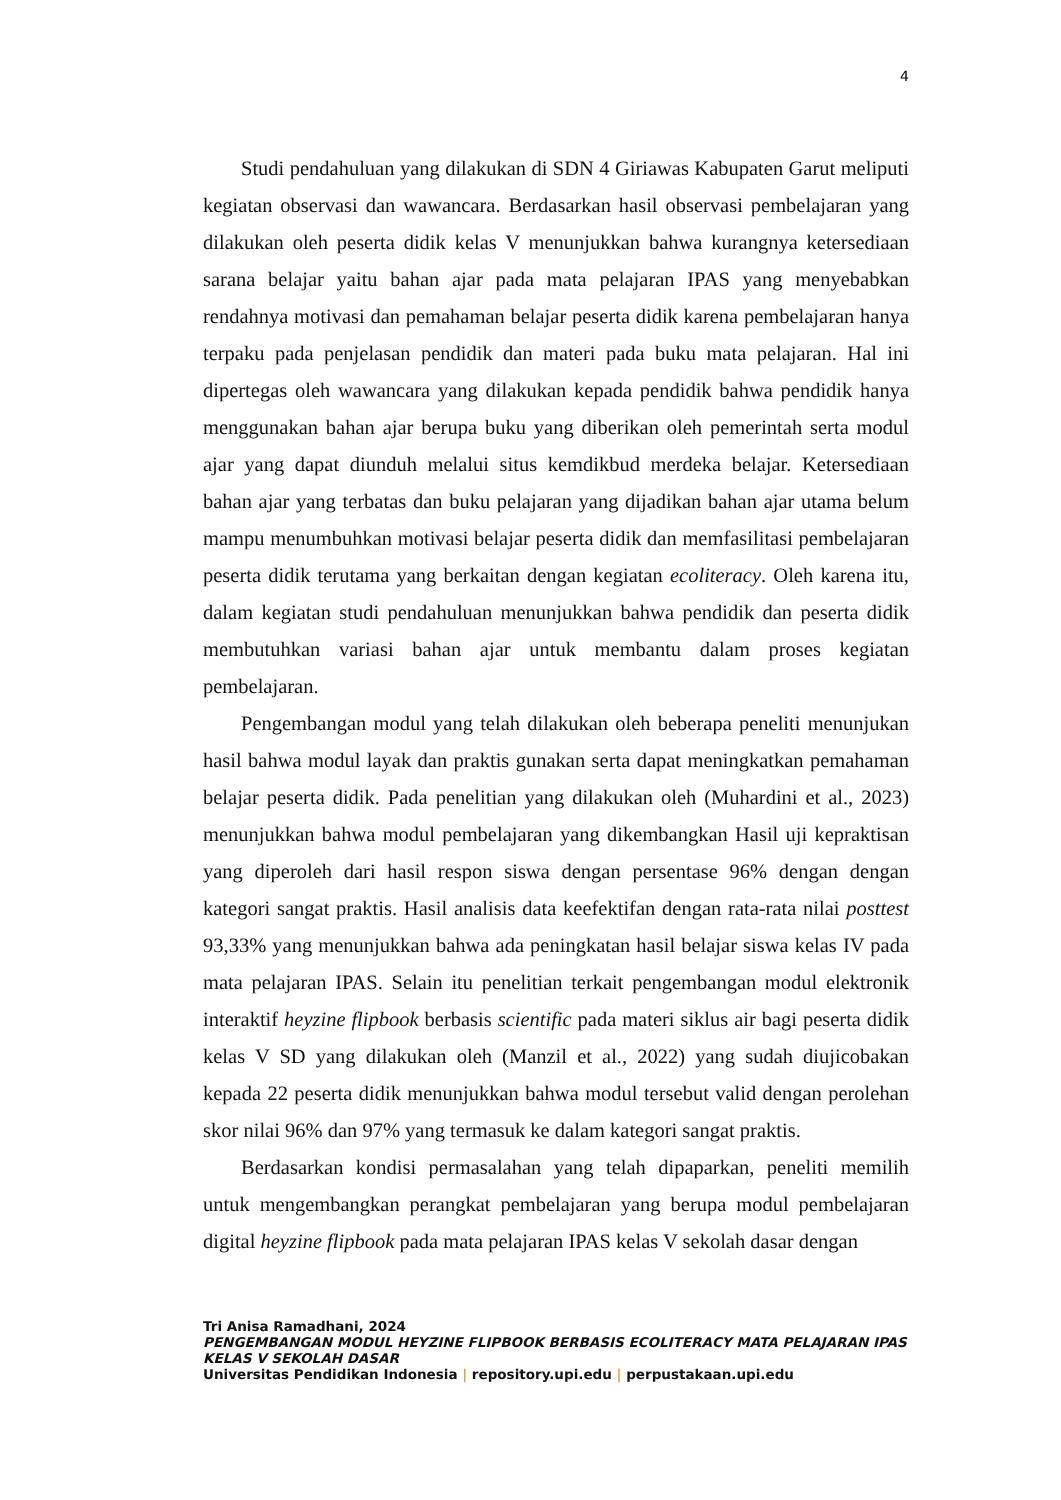4
Studi pendahuluan yang dilakukan di SDN 4 Giriawas Kabupaten Garut meliputi kegiatan observasi dan wawancara. Berdasarkan hasil observasi pembelajaran yang dilakukan oleh peserta didik kelas V menunjukkan bahwa kurangnya ketersediaan sarana belajar yaitu bahan ajar pada mata pelajaran IPAS yang menyebabkan rendahnya motivasi dan pemahaman belajar peserta didik karena pembelajaran hanya terpaku pada penjelasan pendidik dan materi pada buku mata pelajaran. Hal ini dipertegas oleh wawancara yang dilakukan kepada pendidik bahwa pendidik hanya menggunakan bahan ajar berupa buku yang diberikan oleh pemerintah serta modul ajar yang dapat diunduh melalui situs kemdikbud merdeka belajar. Ketersediaan bahan ajar yang terbatas dan buku pelajaran yang dijadikan bahan ajar utama belum mampu menumbuhkan motivasi belajar peserta didik dan memfasilitasi pembelajaran peserta didik terutama yang berkaitan dengan kegiatan ecoliteracy. Oleh karena itu, dalam kegiatan studi pendahuluan menunjukkan bahwa pendidik dan peserta didik membutuhkan variasi bahan ajar untuk membantu dalam proses kegiatan pembelajaran.
Pengembangan modul yang telah dilakukan oleh beberapa peneliti menunjukan hasil bahwa modul layak dan praktis gunakan serta dapat meningkatkan pemahaman belajar peserta didik. Pada penelitian yang dilakukan oleh (Muhardini et al., 2023) menunjukkan bahwa modul pembelajaran yang dikembangkan Hasil uji kepraktisan yang diperoleh dari hasil respon siswa dengan persentase 96% dengan dengan kategori sangat praktis. Hasil analisis data keefektifan dengan rata-rata nilai posttest 93,33% yang menunjukkan bahwa ada peningkatan hasil belajar siswa kelas IV pada mata pelajaran IPAS. Selain itu penelitian terkait pengembangan modul elektronik interaktif heyzine flipbook berbasis scientific pada materi siklus air bagi peserta didik kelas V SD yang dilakukan oleh (Manzil et al., 2022) yang sudah diujicobakan kepada 22 peserta didik menunjukkan bahwa modul tersebut valid dengan perolehan skor nilai 96% dan 97% yang termasuk ke dalam kategori sangat praktis.
Berdasarkan kondisi permasalahan yang telah dipaparkan, peneliti memilih untuk mengembangkan perangkat pembelajaran yang berupa modul pembelajaran digital heyzine flipbook pada mata pelajaran IPAS kelas V sekolah dasar dengan
Tri Anisa Ramadhani, 2024
PENGEMBANGAN MODUL HEYZINE FLIPBOOK BERBASIS ECOLITERACY MATA PELAJARAN IPAS KELAS V SEKOLAH DASAR
Universitas Pendidikan Indonesia | repository.upi.edu | perpustakaan.upi.edu